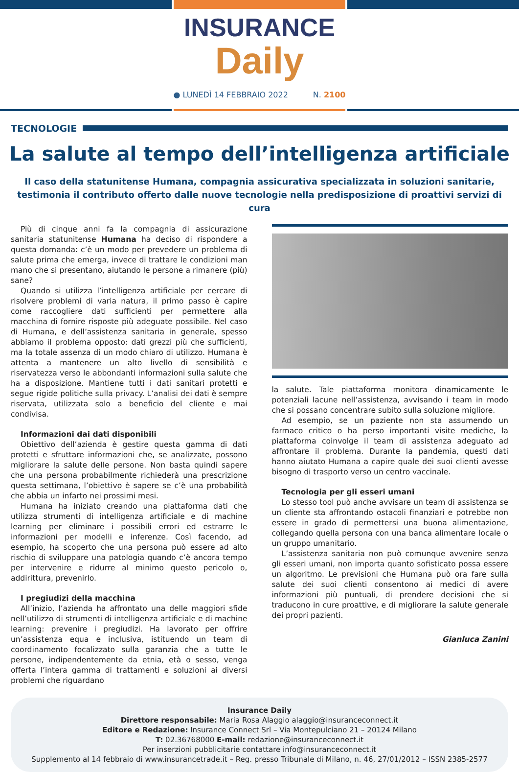INSURANCE
Daily
● LUNEDÌ 14 FEBBRAIO 2022 N. 2100
TECNOLOGIE
La salute al tempo dell’intelligenza artificiale
Il caso della statunitense Humana, compagnia assicurativa specializzata in soluzioni sanitarie, testimonia il contributo offerto dalle nuove tecnologie nella predisposizione di proattivi servizi di cura
Più di cinque anni fa la compagnia di assicurazione sanitaria statunitense Humana ha deciso di rispondere a questa domanda: c’è un modo per prevedere un problema di salute prima che emerga, invece di trattare le condizioni man mano che si presentano, aiutando le persone a rimanere (più) sane?
Quando si utilizza l’intelligenza artificiale per cercare di risolvere problemi di varia natura, il primo passo è capire come raccogliere dati sufficienti per permettere alla macchina di fornire risposte più adeguate possibile. Nel caso di Humana, e dell’assistenza sanitaria in generale, spesso abbiamo il problema opposto: dati grezzi più che sufficienti, ma la totale assenza di un modo chiaro di utilizzo. Humana è attenta a mantenere un alto livello di sensibilità e riservatezza verso le abbondanti informazioni sulla salute che ha a disposizione. Mantiene tutti i dati sanitari protetti e segue rigide politiche sulla privacy. L’analisi dei dati è sempre riservata, utilizzata solo a beneficio del cliente e mai condivisa.
Informazioni dai dati disponibili
Obiettivo dell’azienda è gestire questa gamma di dati protetti e sfruttare informazioni che, se analizzate, possono migliorare la salute delle persone. Non basta quindi sapere che una persona probabilmente richiederà una prescrizione questa settimana, l’obiettivo è sapere se c’è una probabilità che abbia un infarto nei prossimi mesi.
Humana ha iniziato creando una piattaforma dati che utilizza strumenti di intelligenza artificiale e di machine learning per eliminare i possibili errori ed estrarre le informazioni per modelli e inferenze. Così facendo, ad esempio, ha scoperto che una persona può essere ad alto rischio di sviluppare una patologia quando c’è ancora tempo per intervenire e ridurre al minimo questo pericolo o, addirittura, prevenirlo.
I pregiudizi della macchina
All’inizio, l’azienda ha affrontato una delle maggiori sfide nell’utilizzo di strumenti di intelligenza artificiale e di machine learning: prevenire i pregiudizi. Ha lavorato per offrire un’assistenza equa e inclusiva, istituendo un team di coordinamento focalizzato sulla garanzia che a tutte le persone, indipendentemente da etnia, età o sesso, venga offerta l’intera gamma di trattamenti e soluzioni ai diversi problemi che riguardano
la salute. Tale piattaforma monitora dinamicamente le potenziali lacune nell’assistenza, avvisando i team in modo che si possano concentrare subito sulla soluzione migliore.
Ad esempio, se un paziente non sta assumendo un farmaco critico o ha perso importanti visite mediche, la piattaforma coinvolge il team di assistenza adeguato ad affrontare il problema. Durante la pandemia, questi dati hanno aiutato Humana a capire quale dei suoi clienti avesse bisogno di trasporto verso un centro vaccinale.
Tecnologia per gli esseri umani
Lo stesso tool può anche avvisare un team di assistenza se un cliente sta affrontando ostacoli finanziari e potrebbe non essere in grado di permettersi una buona alimentazione, collegando quella persona con una banca alimentare locale o un gruppo umanitario.
L’assistenza sanitaria non può comunque avvenire senza gli esseri umani, non importa quanto sofisticato possa essere un algoritmo. Le previsioni che Humana può ora fare sulla salute dei suoi clienti consentono ai medici di avere informazioni più puntuali, di prendere decisioni che si traducono in cure proattive, e di migliorare la salute generale dei propri pazienti.
Gianluca Zanini
Insurance Daily
Direttore responsabile: Maria Rosa Alaggio alaggio@insuranceconnect.it
Editore e Redazione: Insurance Connect Srl – Via Montepulciano 21 – 20124 Milano
T: 02.36768000 E-mail: redazione@insuranceconnect.it
Per inserzioni pubblicitarie contattare info@insuranceconnect.it
Supplemento al 14 febbraio di www.insurancetrade.it – Reg. presso Tribunale di Milano, n. 46, 27/01/2012 – ISSN 2385-2577